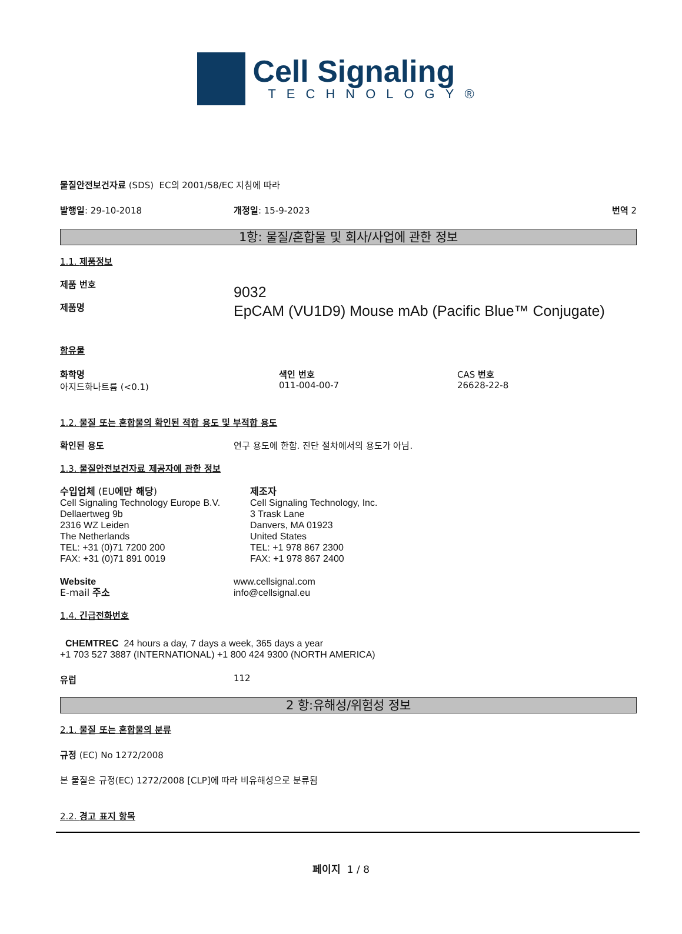Cell Signaling
TECHNOLOGY®
물질안전보건자료 (SDS) EC의 2001/58/EC 지침에 따라
발행일: 29-10-2018 개정일: 15-9-2023 번역 2
1항: 물질/혼합물 및 회사/사업에 관한 정보
1.1. 제품정보
제품 번호
제품명
9032
EpCAM (VU1D9) Mouse mAb (Pacific Blue™ Conjugate)
함유물
화학명
아지드화나트륨 (<0.1)
색인 번호
011-004-00-7
CAS 번호
26628-22-8
1.2. 물질 또는 혼합물의 확인된 적합 용도 및 부적합 용도
확인된 용도 연구 용도에 한함. 진단 절차에서의 용도가 아님.
1.3. 물질안전보건자료 제공자에 관한 정보
수입업체 (EU에만 해당)
Cell Signaling Technology Europe B.V.
Dellaertweg 9b
2316 WZ Leiden
The Netherlands
TEL: +31 (0)71 7200 200
FAX: +31 (0)71 891 0019
제조자
Cell Signaling Technology, Inc.
3 Trask Lane
Danvers, MA 01923
United States
TEL: +1 978 867 2300
FAX: +1 978 867 2400
Website
E-mail 주소
www.cellsignal.com
info@cellsignal.eu
1.4. 긴급전화번호
CHEMTREC 24 hours a day, 7 days a week, 365 days a year
+1 703 527 3887 (INTERNATIONAL) +1 800 424 9300 (NORTH AMERICA)
유럽 112
2 항:유해성/위험성 정보
2.1. 물질 또는 혼합물의 분류
규정 (EC) No 1272/2008
본 물질은 규정(EC) 1272/2008 [CLP]에 따라 비유해성으로 분류됨
2.2. 경고 표지 항목
페이지 1 / 8